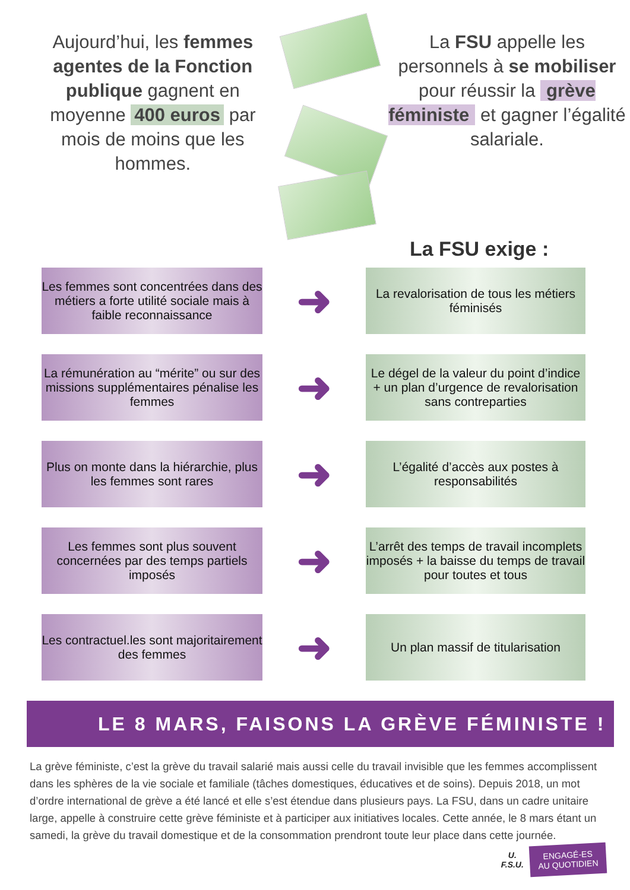Aujourd’hui, les femmes agentes de la Fonction publique gagnent en moyenne 400 euros par mois de moins que les hommes.
La FSU appelle les personnels à se mobiliser pour réussir la grève féministe et gagner l’égalité salariale.
La FSU exige :
Les femmes sont concentrées dans des métiers a forte utilité sociale mais à faible reconnaissance
➜
La revalorisation de tous les métiers féminisés
La rémunération au “mérite” ou sur des missions supplémentaires pénalise les femmes
➜
Le dégel de la valeur du point d’indice + un plan d’urgence de revalorisation sans contreparties
Plus on monte dans la hiérarchie, plus les femmes sont rares
➜
L’égalité d’accès aux postes à responsabilités
Les femmes sont plus souvent concernées par des temps partiels imposés
➜
L’arrêt des temps de travail incomplets imposés + la baisse du temps de travail pour toutes et tous
Les contractuel.les sont majoritairement des femmes
➜
Un plan massif de titularisation
LE 8 MARS, FAISONS LA GRÈVE FÉMINISTE !
La grève féministe, c’est la grève du travail salarié mais aussi celle du travail invisible que les femmes accomplissent dans les sphères de la vie sociale et familiale (tâches domestiques, éducatives et de soins). Depuis 2018, un mot d’ordre international de grève a été lancé et elle s’est étendue dans plusieurs pays. La FSU, dans un cadre unitaire large, appelle à construire cette grève féministe et à participer aux initiatives locales. Cette année, le 8 mars étant un samedi, la grève du travail domestique et de la consommation prendront toute leur place dans cette journée.
U.
F.S.U.
ENGAGÉ-ES
AU QUOTIDIEN